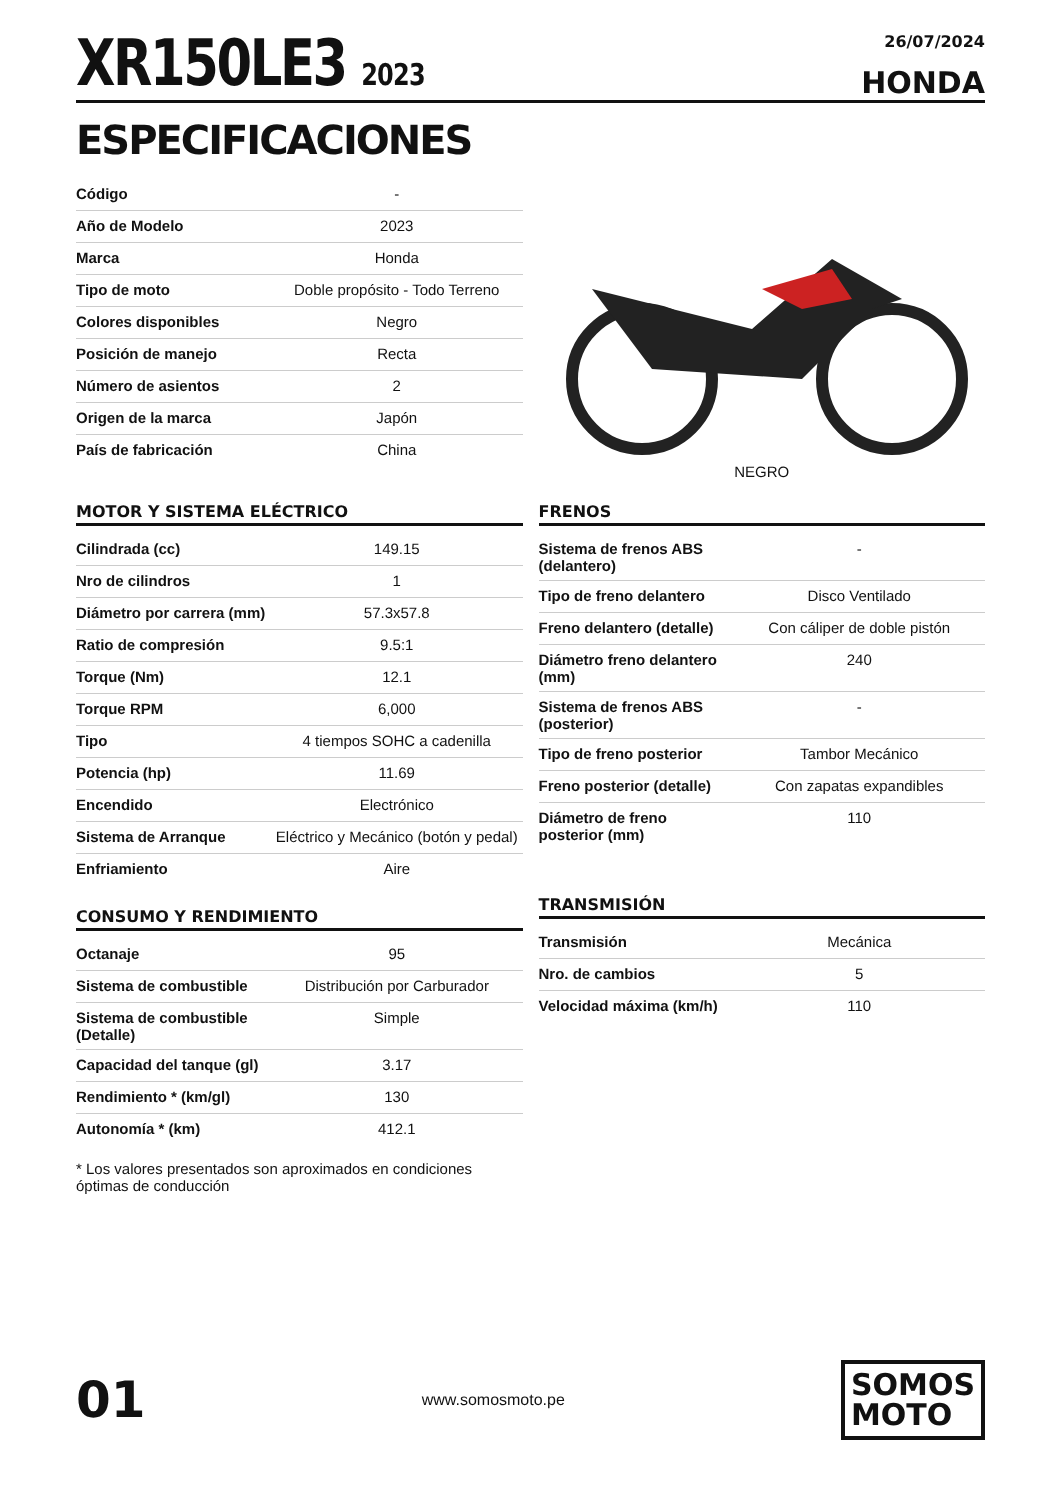XR150LE3 2023
26/07/2024
HONDA
ESPECIFICACIONES
| Código | - |
| Año de Modelo | 2023 |
| Marca | Honda |
| Tipo de moto | Doble propósito - Todo Terreno |
| Colores disponibles | Negro |
| Posición de manejo | Recta |
| Número de asientos | 2 |
| Origen de la marca | Japón |
| País de fabricación | China |
NEGRO
MOTOR Y SISTEMA ELÉCTRICO
| Cilindrada (cc) | 149.15 |
| Nro de cilindros | 1 |
| Diámetro por carrera (mm) | 57.3x57.8 |
| Ratio de compresión | 9.5:1 |
| Torque (Nm) | 12.1 |
| Torque RPM | 6,000 |
| Tipo | 4 tiempos SOHC a cadenilla |
| Potencia (hp) | 11.69 |
| Encendido | Electrónico |
| Sistema de Arranque | Eléctrico y Mecánico (botón y pedal) |
| Enfriamiento | Aire |
CONSUMO Y RENDIMIENTO
| Octanaje | 95 |
| Sistema de combustible | Distribución por Carburador |
| Sistema de combustible (Detalle) | Simple |
| Capacidad del tanque (gl) | 3.17 |
| Rendimiento * (km/gl) | 130 |
| Autonomía * (km) | 412.1 |
* Los valores presentados son aproximados en condiciones óptimas de conducción
FRENOS
| Sistema de frenos ABS (delantero) | - |
| Tipo de freno delantero | Disco Ventilado |
| Freno delantero (detalle) | Con cáliper de doble pistón |
| Diámetro freno delantero (mm) | 240 |
| Sistema de frenos ABS (posterior) | - |
| Tipo de freno posterior | Tambor Mecánico |
| Freno posterior (detalle) | Con zapatas expandibles |
| Diámetro de freno posterior (mm) | 110 |
TRANSMISIÓN
| Transmisión | Mecánica |
| Nro. de cambios | 5 |
| Velocidad máxima (km/h) | 110 |
01
www.somosmoto.pe
SOMOS
MOTO